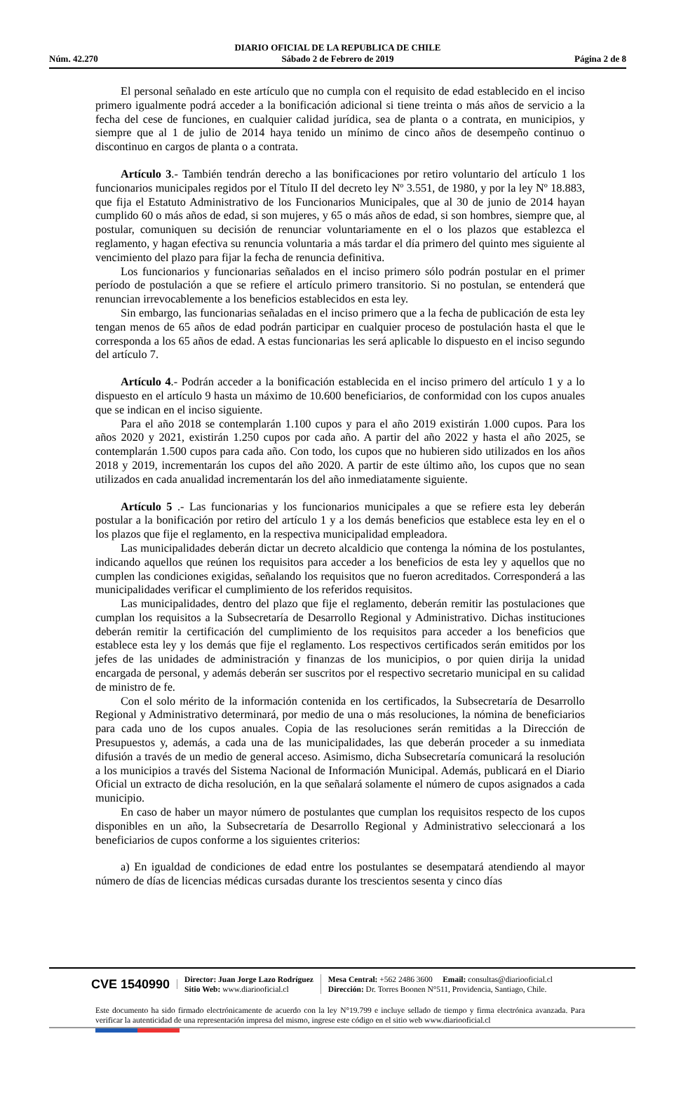Núm. 42.270
DIARIO OFICIAL DE LA REPUBLICA DE CHILE
Sábado 2 de Febrero de 2019
Página 2 de 8
El personal señalado en este artículo que no cumpla con el requisito de edad establecido en el inciso primero igualmente podrá acceder a la bonificación adicional si tiene treinta o más años de servicio a la fecha del cese de funciones, en cualquier calidad jurídica, sea de planta o a contrata, en municipios, y siempre que al 1 de julio de 2014 haya tenido un mínimo de cinco años de desempeño continuo o discontinuo en cargos de planta o a contrata.
Artículo 3.- También tendrán derecho a las bonificaciones por retiro voluntario del artículo 1 los funcionarios municipales regidos por el Título II del decreto ley Nº 3.551, de 1980, y por la ley Nº 18.883, que fija el Estatuto Administrativo de los Funcionarios Municipales, que al 30 de junio de 2014 hayan cumplido 60 o más años de edad, si son mujeres, y 65 o más años de edad, si son hombres, siempre que, al postular, comuniquen su decisión de renunciar voluntariamente en el o los plazos que establezca el reglamento, y hagan efectiva su renuncia voluntaria a más tardar el día primero del quinto mes siguiente al vencimiento del plazo para fijar la fecha de renuncia definitiva.
Los funcionarios y funcionarias señalados en el inciso primero sólo podrán postular en el primer período de postulación a que se refiere el artículo primero transitorio. Si no postulan, se entenderá que renuncian irrevocablemente a los beneficios establecidos en esta ley.
Sin embargo, las funcionarias señaladas en el inciso primero que a la fecha de publicación de esta ley tengan menos de 65 años de edad podrán participar en cualquier proceso de postulación hasta el que le corresponda a los 65 años de edad. A estas funcionarias les será aplicable lo dispuesto en el inciso segundo del artículo 7.
Artículo 4.- Podrán acceder a la bonificación establecida en el inciso primero del artículo 1 y a lo dispuesto en el artículo 9 hasta un máximo de 10.600 beneficiarios, de conformidad con los cupos anuales que se indican en el inciso siguiente.
Para el año 2018 se contemplarán 1.100 cupos y para el año 2019 existirán 1.000 cupos. Para los años 2020 y 2021, existirán 1.250 cupos por cada año. A partir del año 2022 y hasta el año 2025, se contemplarán 1.500 cupos para cada año. Con todo, los cupos que no hubieren sido utilizados en los años 2018 y 2019, incrementarán los cupos del año 2020. A partir de este último año, los cupos que no sean utilizados en cada anualidad incrementarán los del año inmediatamente siguiente.
Artículo 5 .- Las funcionarias y los funcionarios municipales a que se refiere esta ley deberán postular a la bonificación por retiro del artículo 1 y a los demás beneficios que establece esta ley en el o los plazos que fije el reglamento, en la respectiva municipalidad empleadora.
Las municipalidades deberán dictar un decreto alcaldicio que contenga la nómina de los postulantes, indicando aquellos que reúnen los requisitos para acceder a los beneficios de esta ley y aquellos que no cumplen las condiciones exigidas, señalando los requisitos que no fueron acreditados. Corresponderá a las municipalidades verificar el cumplimiento de los referidos requisitos.
Las municipalidades, dentro del plazo que fije el reglamento, deberán remitir las postulaciones que cumplan los requisitos a la Subsecretaría de Desarrollo Regional y Administrativo. Dichas instituciones deberán remitir la certificación del cumplimiento de los requisitos para acceder a los beneficios que establece esta ley y los demás que fije el reglamento. Los respectivos certificados serán emitidos por los jefes de las unidades de administración y finanzas de los municipios, o por quien dirija la unidad encargada de personal, y además deberán ser suscritos por el respectivo secretario municipal en su calidad de ministro de fe.
Con el solo mérito de la información contenida en los certificados, la Subsecretaría de Desarrollo Regional y Administrativo determinará, por medio de una o más resoluciones, la nómina de beneficiarios para cada uno de los cupos anuales. Copia de las resoluciones serán remitidas a la Dirección de Presupuestos y, además, a cada una de las municipalidades, las que deberán proceder a su inmediata difusión a través de un medio de general acceso. Asimismo, dicha Subsecretaría comunicará la resolución a los municipios a través del Sistema Nacional de Información Municipal. Además, publicará en el Diario Oficial un extracto de dicha resolución, en la que señalará solamente el número de cupos asignados a cada municipio.
En caso de haber un mayor número de postulantes que cumplan los requisitos respecto de los cupos disponibles en un año, la Subsecretaría de Desarrollo Regional y Administrativo seleccionará a los beneficiarios de cupos conforme a los siguientes criterios:
a) En igualdad de condiciones de edad entre los postulantes se desempatará atendiendo al mayor número de días de licencias médicas cursadas durante los trescientos sesenta y cinco días
CVE 1540990
Director: Juan Jorge Lazo Rodríguez
Sitio Web: www.diariooficial.cl
Mesa Central: +562 2486 3600 Email: consultas@diariooficial.cl
Dirección: Dr. Torres Boonen N°511, Providencia, Santiago, Chile.
Este documento ha sido firmado electrónicamente de acuerdo con la ley N°19.799 e incluye sellado de tiempo y firma electrónica avanzada. Para verificar la autenticidad de una representación impresa del mismo, ingrese este código en el sitio web www.diariooficial.cl